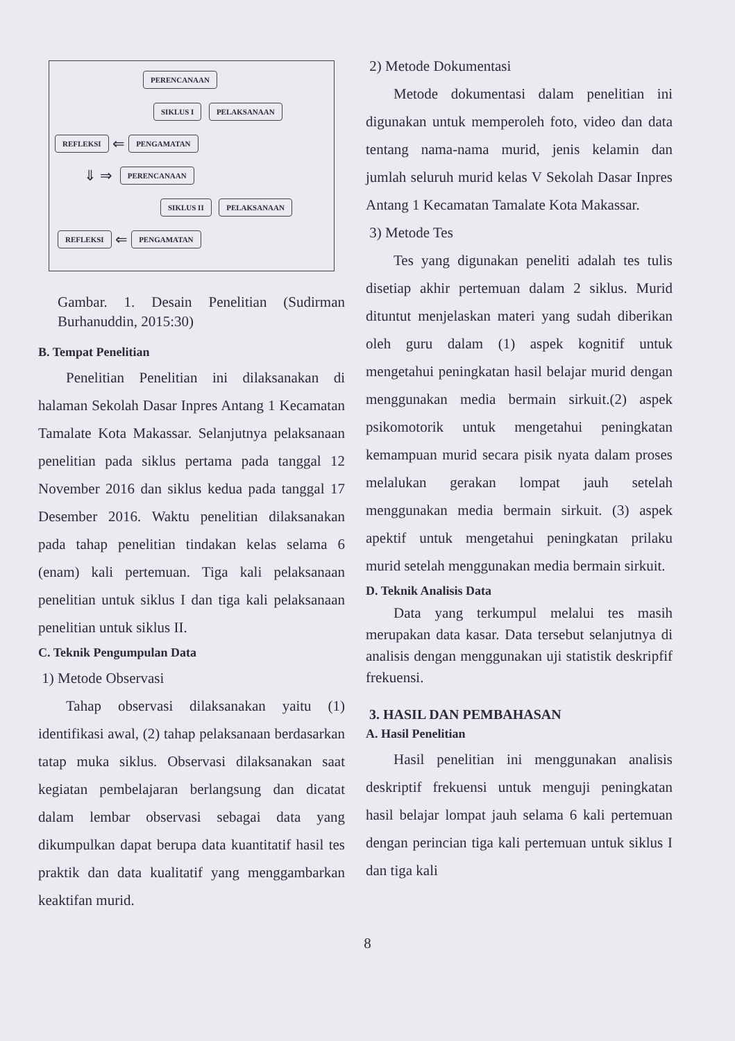PERENCANAAN
SIKLUS I PELAKSANAAN
REFLEKSI ⇐ PENGAMATAN
⇓ ⇒ PERENCANAAN
SIKLUS II PELAKSANAAN
REFLEKSI ⇐ PENGAMATAN
Gambar. 1. Desain Penelitian (Sudirman Burhanuddin, 2015:30)
B. Tempat Penelitian
Penelitian Penelitian ini dilaksanakan di halaman Sekolah Dasar Inpres Antang 1 Kecamatan Tamalate Kota Makassar. Selanjutnya pelaksanaan penelitian pada siklus pertama pada tanggal 12 November 2016 dan siklus kedua pada tanggal 17 Desember 2016. Waktu penelitian dilaksanakan pada tahap penelitian tindakan kelas selama 6 (enam) kali pertemuan. Tiga kali pelaksanaan penelitian untuk siklus I dan tiga kali pelaksanaan penelitian untuk siklus II.
C. Teknik Pengumpulan Data
1) Metode Observasi
Tahap observasi dilaksanakan yaitu (1) identifikasi awal, (2) tahap pelaksanaan berdasarkan tatap muka siklus. Observasi dilaksanakan saat kegiatan pembelajaran berlangsung dan dicatat dalam lembar observasi sebagai data yang dikumpulkan dapat berupa data kuantitatif hasil tes praktik dan data kualitatif yang menggambarkan keaktifan murid.
2) Metode Dokumentasi
Metode dokumentasi dalam penelitian ini digunakan untuk memperoleh foto, video dan data tentang nama-nama murid, jenis kelamin dan jumlah seluruh murid kelas V Sekolah Dasar Inpres Antang 1 Kecamatan Tamalate Kota Makassar.
3) Metode Tes
Tes yang digunakan peneliti adalah tes tulis disetiap akhir pertemuan dalam 2 siklus. Murid dituntut menjelaskan materi yang sudah diberikan oleh guru dalam (1) aspek kognitif untuk mengetahui peningkatan hasil belajar murid dengan menggunakan media bermain sirkuit.(2) aspek psikomotorik untuk mengetahui peningkatan kemampuan murid secara pisik nyata dalam proses melalukan gerakan lompat jauh setelah menggunakan media bermain sirkuit. (3) aspek apektif untuk mengetahui peningkatan prilaku murid setelah menggunakan media bermain sirkuit.
D. Teknik Analisis Data
Data yang terkumpul melalui tes masih merupakan data kasar. Data tersebut selanjutnya di analisis dengan menggunakan uji statistik deskripfif frekuensi.
3. HASIL DAN PEMBAHASAN
A. Hasil Penelitian
Hasil penelitian ini menggunakan analisis deskriptif frekuensi untuk menguji peningkatan hasil belajar lompat jauh selama 6 kali pertemuan dengan perincian tiga kali pertemuan untuk siklus I dan tiga kali
8